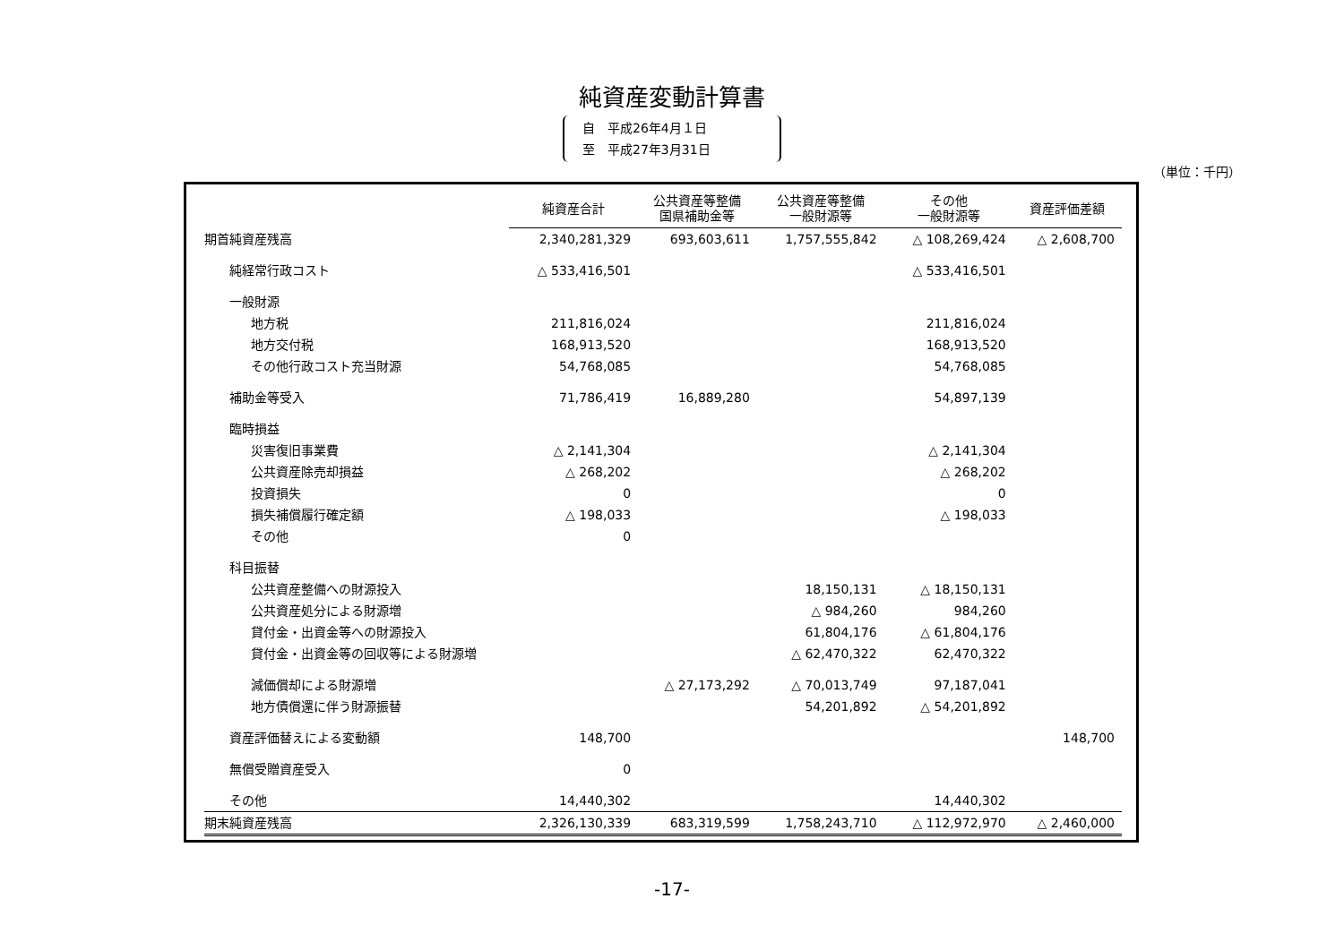純資産変動計算書
自　平成26年4月１日
至　平成27年3月31日
（単位：千円）
| | 純資産合計 | 公共資産等整備 国県補助金等 | 公共資産等整備 一般財源等 | その他 一般財源等 | 資産評価差額 |
| --- | --- | --- | --- | --- | --- |
| 期首純資産残高 | 2,340,281,329 | 693,603,611 | 1,757,555,842 | △ 108,269,424 | △ 2,608,700 |
| 純経常行政コスト | △ 533,416,501 | | | △ 533,416,501 | |
| 一般財源 | | | | | |
| 地方税 | 211,816,024 | | | 211,816,024 | |
| 地方交付税 | 168,913,520 | | | 168,913,520 | |
| その他行政コスト充当財源 | 54,768,085 | | | 54,768,085 | |
| 補助金等受入 | 71,786,419 | 16,889,280 | | 54,897,139 | |
| 臨時損益 | | | | | |
| 災害復旧事業費 | △ 2,141,304 | | | △ 2,141,304 | |
| 公共資産除売却損益 | △ 268,202 | | | △ 268,202 | |
| 投資損失 | 0 | | | 0 | |
| 損失補償履行確定額 | △ 198,033 | | | △ 198,033 | |
| その他 | 0 | | | | |
| 科目振替 | | | | | |
| 公共資産整備への財源投入 | | | 18,150,131 | △ 18,150,131 | |
| 公共資産処分による財源増 | | | △ 984,260 | 984,260 | |
| 貸付金・出資金等への財源投入 | | | 61,804,176 | △ 61,804,176 | |
| 貸付金・出資金等の回収等による財源増 | | | △ 62,470,322 | 62,470,322 | |
| 減価償却による財源増 | | △ 27,173,292 | △ 70,013,749 | 97,187,041 | |
| 地方債償還に伴う財源振替 | | | 54,201,892 | △ 54,201,892 | |
| 資産評価替えによる変動額 | 148,700 | | | | 148,700 |
| 無償受贈資産受入 | 0 | | | | |
| その他 | 14,440,302 | | | 14,440,302 | |
| 期末純資産残高 | 2,326,130,339 | 683,319,599 | 1,758,243,710 | △ 112,972,970 | △ 2,460,000 |
-17-